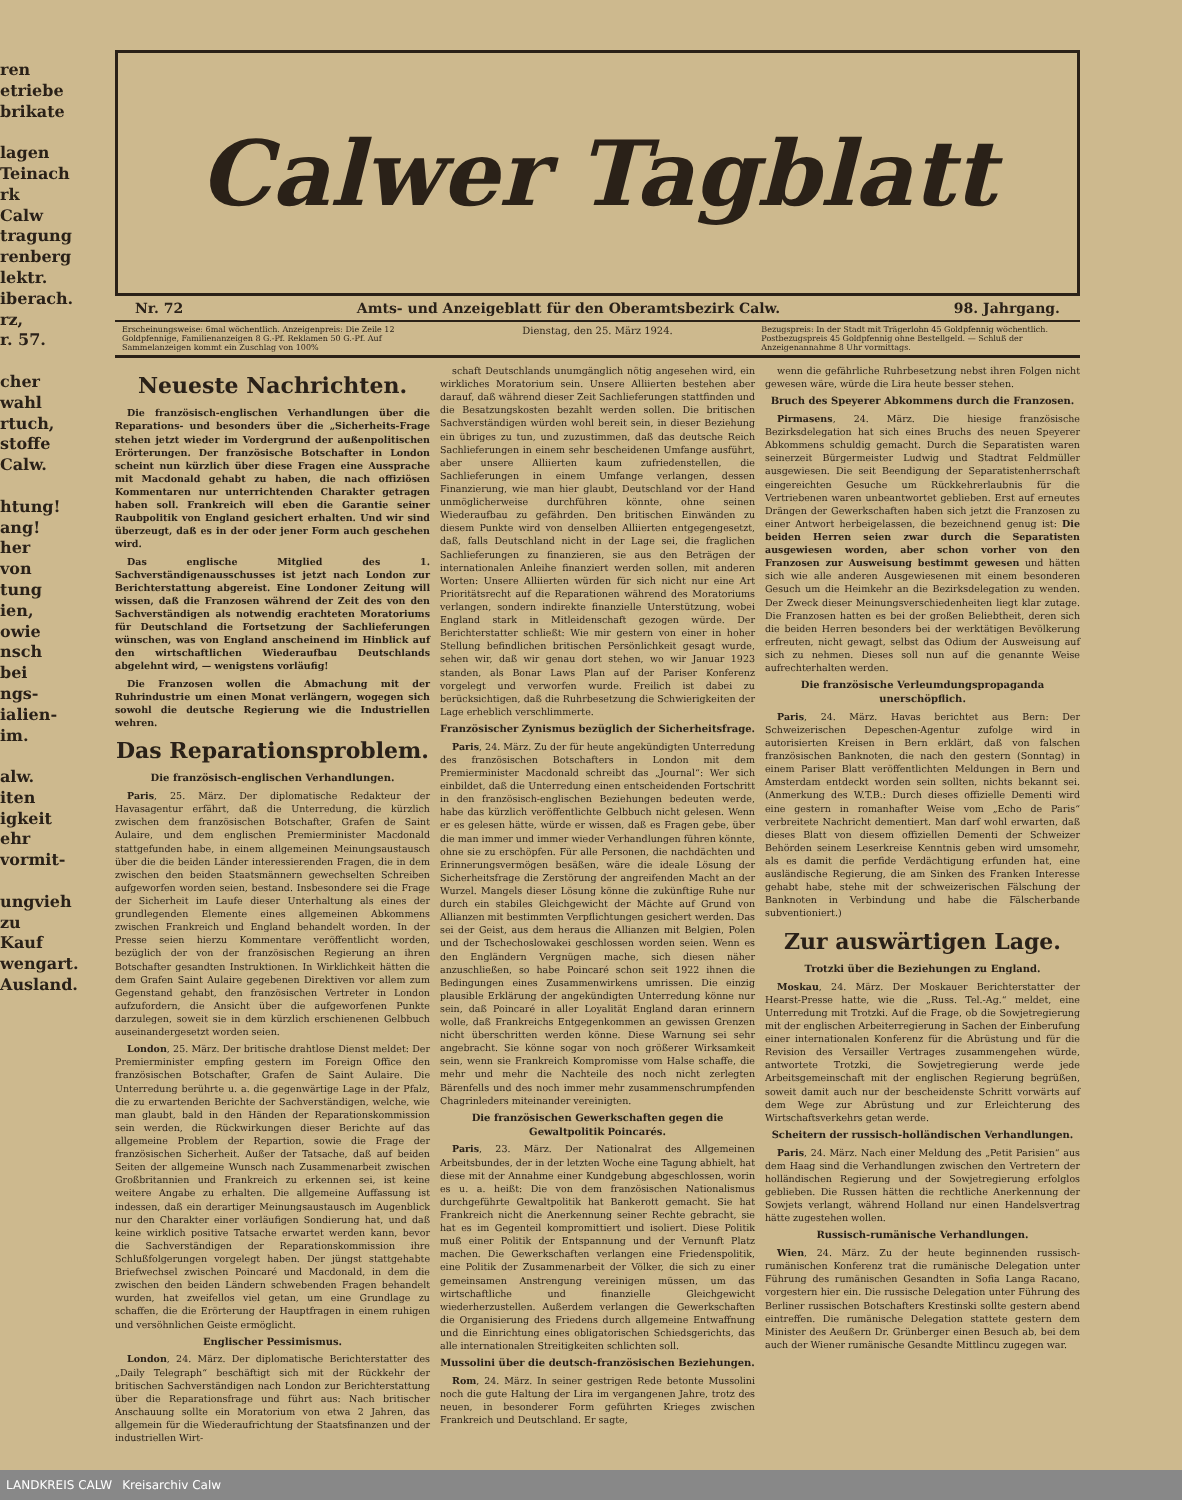ren
etriebe
brikate
lagen
Teinach
rk Calw
tragung
renberg
lektr.
iberach.
rz,
r. 57.
cher
wahl
rtuch,
stoffe
Calw.
htung!
ang!
her von
tung
ien,
owie
nsch
bei
ngs-
ialien-
im.
alw.
iten
igkeit
ehr
vormit-
ungvieh
zu Kauf
wengart.
Ausland.
Calwer Tagblatt
Nr. 72 Amts- und Anzeigeblatt für den Oberamtsbezirk Calw. 98. Jahrgang.
Erscheinungsweise: 6mal wöchentlich. Anzeigenpreis: Die Zeile 12 Goldpfennige, Familienanzeigen 8 G.-Pf. Reklamen 50 G.-Pf. Auf Sammelanzeigen kommt ein Zuschlag von 100%
Dienstag, den 25. März 1924.
Bezugspreis: In der Stadt mit Trägerlohn 45 Goldpfennig wöchentlich. Postbezugspreis 45 Goldpfennig ohne Bestellgeld. — Schluß der Anzeigenannahme 8 Uhr vormittags.
Neueste Nachrichten.
Die französisch-englischen Verhandlungen über die Reparations- und besonders über die „Sicherheits-Frage stehen jetzt wieder im Vordergrund der außenpolitischen Erörterungen. Der französische Botschafter in London scheint nun kürzlich über diese Fragen eine Aussprache mit Macdonald gehabt zu haben, die nach offiziösen Kommentaren nur unterrichtenden Charakter getragen haben soll. Frankreich will eben die Garantie seiner Raubpolitik von England gesichert erhalten. Und wir sind überzeugt, daß es in der oder jener Form auch geschehen wird.
Das englische Mitglied des 1. Sachverständigenausschusses ist jetzt nach London zur Berichterstattung abgereist. Eine Londoner Zeitung will wissen, daß die Franzosen während der Zeit des von den Sachverständigen als notwendig erachteten Moratoriums für Deutschland die Fortsetzung der Sachlieferungen wünschen, was von England anscheinend im Hinblick auf den wirtschaftlichen Wiederaufbau Deutschlands abgelehnt wird, — wenigstens vorläufig!
Die Franzosen wollen die Abmachung mit der Ruhrindustrie um einen Monat verlängern, wogegen sich sowohl die deutsche Regierung wie die Industriellen wehren.
Das Reparationsproblem.
Die französisch-englischen Verhandlungen.
Paris, 25. März. Der diplomatische Redakteur der Havasagentur erfährt, daß die Unterredung, die kürzlich zwischen dem französischen Botschafter, Grafen de Saint Aulaire, und dem englischen Premierminister Macdonald stattgefunden habe, in einem allgemeinen Meinungsaustausch über die die beiden Länder interessierenden Fragen, die in dem zwischen den beiden Staatsmännern gewechselten Schreiben aufgeworfen worden seien, bestand. Insbesondere sei die Frage der Sicherheit im Laufe dieser Unterhaltung als eines der grundlegenden Elemente eines allgemeinen Abkommens zwischen Frankreich und England behandelt worden. In der Presse seien hierzu Kommentare veröffentlicht worden, bezüglich der von der französischen Regierung an ihren Botschafter gesandten Instruktionen. In Wirklichkeit hätten die dem Grafen Saint Aulaire gegebenen Direktiven vor allem zum Gegenstand gehabt, den französischen Vertreter in London aufzufordern, die Ansicht über die aufgeworfenen Punkte darzulegen, soweit sie in dem kürzlich erschienenen Gelbbuch auseinandergesetzt worden seien.
London, 25. März. Der britische drahtlose Dienst meldet: Der Premierminister empfing gestern im Foreign Office den französischen Botschafter, Grafen de Saint Aulaire. Die Unterredung berührte u. a. die gegenwärtige Lage in der Pfalz, die zu erwartenden Berichte der Sachverständigen, welche, wie man glaubt, bald in den Händen der Reparationskommission sein werden, die Rückwirkungen dieser Berichte auf das allgemeine Problem der Repartion, sowie die Frage der französischen Sicherheit. Außer der Tatsache, daß auf beiden Seiten der allgemeine Wunsch nach Zusammenarbeit zwischen Großbritannien und Frankreich zu erkennen sei, ist keine weitere Angabe zu erhalten. Die allgemeine Auffassung ist indessen, daß ein derartiger Meinungsaustausch im Augenblick nur den Charakter einer vorläufigen Sondierung hat, und daß keine wirklich positive Tatsache erwartet werden kann, bevor die Sachverständigen der Reparationskommission ihre Schlußfolgerungen vorgelegt haben. Der jüngst stattgehabte Briefwechsel zwischen Poincaré und Macdonald, in dem die zwischen den beiden Ländern schwebenden Fragen behandelt wurden, hat zweifellos viel getan, um eine Grundlage zu schaffen, die die Erörterung der Hauptfragen in einem ruhigen und versöhnlichen Geiste ermöglicht.
Englischer Pessimismus.
London, 24. März. Der diplomatische Berichterstatter des „Daily Telegraph“ beschäftigt sich mit der Rückkehr der britischen Sachverständigen nach London zur Berichterstattung über die Reparationsfrage und führt aus: Nach britischer Anschauung sollte ein Moratorium von etwa 2 Jahren, das allgemein für die Wiederaufrichtung der Staatsfinanzen und der industriellen Wirt-
schaft Deutschlands unumgänglich nötig angesehen wird, ein wirkliches Moratorium sein. Unsere Alliierten bestehen aber darauf, daß während dieser Zeit Sachlieferungen stattfinden und die Besatzungskosten bezahlt werden sollen. Die britischen Sachverständigen würden wohl bereit sein, in dieser Beziehung ein übriges zu tun, und zuzustimmen, daß das deutsche Reich Sachlieferungen in einem sehr bescheidenen Umfange ausführt, aber unsere Alliierten kaum zufriedenstellen, die Sachlieferungen in einem Umfange verlangen, dessen Finanzierung, wie man hier glaubt, Deutschland vor der Hand unmöglicherweise durchführen könnte, ohne seinen Wiederaufbau zu gefährden. Den britischen Einwänden zu diesem Punkte wird von denselben Alliierten entgegengesetzt, daß, falls Deutschland nicht in der Lage sei, die fraglichen Sachlieferungen zu finanzieren, sie aus den Beträgen der internationalen Anleihe finanziert werden sollen, mit anderen Worten: Unsere Alliierten würden für sich nicht nur eine Art Prioritätsrecht auf die Reparationen während des Moratoriums verlangen, sondern indirekte finanzielle Unterstützung, wobei England stark in Mitleidenschaft gezogen würde. Der Berichterstatter schließt: Wie mir gestern von einer in hoher Stellung befindlichen britischen Persönlichkeit gesagt wurde, sehen wir, daß wir genau dort stehen, wo wir Januar 1923 standen, als Bonar Laws Plan auf der Pariser Konferenz vorgelegt und verworfen wurde. Freilich ist dabei zu berücksichtigen, daß die Ruhrbesetzung die Schwierigkeiten der Lage erheblich verschlimmerte.
Französischer Zynismus bezüglich der Sicherheitsfrage.
Paris, 24. März. Zu der für heute angekündigten Unterredung des französischen Botschafters in London mit dem Premierminister Macdonald schreibt das „Journal“: Wer sich einbildet, daß die Unterredung einen entscheidenden Fortschritt in den französisch-englischen Beziehungen bedeuten werde, habe das kürzlich veröffentlichte Gelbbuch nicht gelesen. Wenn er es gelesen hätte, würde er wissen, daß es Fragen gebe, über die man immer und immer wieder Verhandlungen führen könnte, ohne sie zu erschöpfen. Für alle Personen, die nachdächten und Erinnerungsvermögen besäßen, wäre die ideale Lösung der Sicherheitsfrage die Zerstörung der angreifenden Macht an der Wurzel. Mangels dieser Lösung könne die zukünftige Ruhe nur durch ein stabiles Gleichgewicht der Mächte auf Grund von Allianzen mit bestimmten Verpflichtungen gesichert werden. Das sei der Geist, aus dem heraus die Allianzen mit Belgien, Polen und der Tschechoslowakei geschlossen worden seien. Wenn es den Engländern Vergnügen mache, sich diesen näher anzuschließen, so habe Poincaré schon seit 1922 ihnen die Bedingungen eines Zusammenwirkens umrissen. Die einzig plausible Erklärung der angekündigten Unterredung könne nur sein, daß Poincaré in aller Loyalität England daran erinnern wolle, daß Frankreichs Entgegenkommen an gewissen Grenzen nicht überschritten werden könne. Diese Warnung sei sehr angebracht. Sie könne sogar von noch größerer Wirksamkeit sein, wenn sie Frankreich Kompromisse vom Halse schaffe, die mehr und mehr die Nachteile des noch nicht zerlegten Bärenfells und des noch immer mehr zusammenschrumpfenden Chagrinleders miteinander vereinigten.
Die französischen Gewerkschaften gegen die Gewaltpolitik Poincarés.
Paris, 23. März. Der Nationalrat des Allgemeinen Arbeitsbundes, der in der letzten Woche eine Tagung abhielt, hat diese mit der Annahme einer Kundgebung abgeschlossen, worin es u. a. heißt: Die von dem französischen Nationalismus durchgeführte Gewaltpolitik hat Bankerott gemacht. Sie hat Frankreich nicht die Anerkennung seiner Rechte gebracht, sie hat es im Gegenteil kompromittiert und isoliert. Diese Politik muß einer Politik der Entspannung und der Vernunft Platz machen. Die Gewerkschaften verlangen eine Friedenspolitik, eine Politik der Zusammenarbeit der Völker, die sich zu einer gemeinsamen Anstrengung vereinigen müssen, um das wirtschaftliche und finanzielle Gleichgewicht wiederherzustellen. Außerdem verlangen die Gewerkschaften die Organisierung des Friedens durch allgemeine Entwaffnung und die Einrichtung eines obligatorischen Schiedsgerichts, das alle internationalen Streitigkeiten schlichten soll.
Mussolini über die deutsch-französischen Beziehungen.
Rom, 24. März. In seiner gestrigen Rede betonte Mussolini noch die gute Haltung der Lira im vergangenen Jahre, trotz des neuen, in besonderer Form geführten Krieges zwischen Frankreich und Deutschland. Er sagte,
wenn die gefährliche Ruhrbesetzung nebst ihren Folgen nicht gewesen wäre, würde die Lira heute besser stehen.
Bruch des Speyerer Abkommens durch die Franzosen.
Pirmasens, 24. März. Die hiesige französische Bezirksdelegation hat sich eines Bruchs des neuen Speyerer Abkommens schuldig gemacht. Durch die Separatisten waren seinerzeit Bürgermeister Ludwig und Stadtrat Feldmüller ausgewiesen. Die seit Beendigung der Separatistenherrschaft eingereichten Gesuche um Rückkehrerlaubnis für die Vertriebenen waren unbeantwortet geblieben. Erst auf erneutes Drängen der Gewerkschaften haben sich jetzt die Franzosen zu einer Antwort herbeigelassen, die bezeichnend genug ist: Die beiden Herren seien zwar durch die Separatisten ausgewiesen worden, aber schon vorher von den Franzosen zur Ausweisung bestimmt gewesen und hätten sich wie alle anderen Ausgewiesenen mit einem besonderen Gesuch um die Heimkehr an die Bezirksdelegation zu wenden. Der Zweck dieser Meinungsverschiedenheiten liegt klar zutage. Die Franzosen hatten es bei der großen Beliebtheit, deren sich die beiden Herren besonders bei der werktätigen Bevölkerung erfreuten, nicht gewagt, selbst das Odium der Ausweisung auf sich zu nehmen. Dieses soll nun auf die genannte Weise aufrechterhalten werden.
Die französische Verleumdungspropaganda unerschöpflich.
Paris, 24. März. Havas berichtet aus Bern: Der Schweizerischen Depeschen-Agentur zufolge wird in autorisierten Kreisen in Bern erklärt, daß von falschen französischen Banknoten, die nach den gestern (Sonntag) in einem Pariser Blatt veröffentlichten Meldungen in Bern und Amsterdam entdeckt worden sein sollten, nichts bekannt sei. (Anmerkung des W.T.B.: Durch dieses offizielle Dementi wird eine gestern in romanhafter Weise vom „Echo de Paris“ verbreitete Nachricht dementiert. Man darf wohl erwarten, daß dieses Blatt von diesem offiziellen Dementi der Schweizer Behörden seinem Leserkreise Kenntnis geben wird umsomehr, als es damit die perfide Verdächtigung erfunden hat, eine ausländische Regierung, die am Sinken des Franken Interesse gehabt habe, stehe mit der schweizerischen Fälschung der Banknoten in Verbindung und habe die Fälscherbande subventioniert.)
Zur auswärtigen Lage.
Trotzki über die Beziehungen zu England.
Moskau, 24. März. Der Moskauer Berichterstatter der Hearst-Presse hatte, wie die „Russ. Tel.-Ag.“ meldet, eine Unterredung mit Trotzki. Auf die Frage, ob die Sowjetregierung mit der englischen Arbeiterregierung in Sachen der Einberufung einer internationalen Konferenz für die Abrüstung und für die Revision des Versailler Vertrages zusammengehen würde, antwortete Trotzki, die Sowjetregierung werde jede Arbeitsgemeinschaft mit der englischen Regierung begrüßen, soweit damit auch nur der bescheidenste Schritt vorwärts auf dem Wege zur Abrüstung und zur Erleichterung des Wirtschaftsverkehrs getan werde.
Scheitern der russisch-holländischen Verhandlungen.
Paris, 24. März. Nach einer Meldung des „Petit Parisien“ aus dem Haag sind die Verhandlungen zwischen den Vertretern der holländischen Regierung und der Sowjetregierung erfolglos geblieben. Die Russen hätten die rechtliche Anerkennung der Sowjets verlangt, während Holland nur einen Handelsvertrag hätte zugestehen wollen.
Russisch-rumänische Verhandlungen.
Wien, 24. März. Zu der heute beginnenden russisch-rumänischen Konferenz trat die rumänische Delegation unter Führung des rumänischen Gesandten in Sofia Langa Racano, vorgestern hier ein. Die russische Delegation unter Führung des Berliner russischen Botschafters Krestinski sollte gestern abend eintreffen. Die rumänische Delegation stattete gestern dem Minister des Aeußern Dr. Grünberger einen Besuch ab, bei dem auch der Wiener rumänische Gesandte Mittlincu zugegen war.
LANDKREIS CALW Kreisarchiv Calw